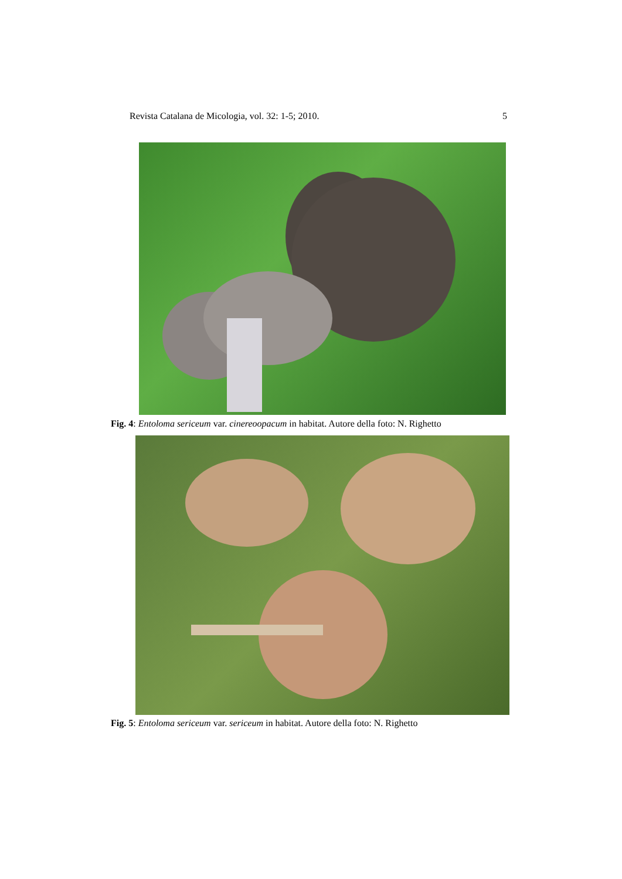Revista Catalana de Micologia, vol. 32: 1-5; 2010. 5
Fig. 4: Entoloma sericeum var. cinereoopacum in habitat. Autore della foto: N. Righetto
Fig. 5: Entoloma sericeum var. sericeum in habitat. Autore della foto: N. Righetto